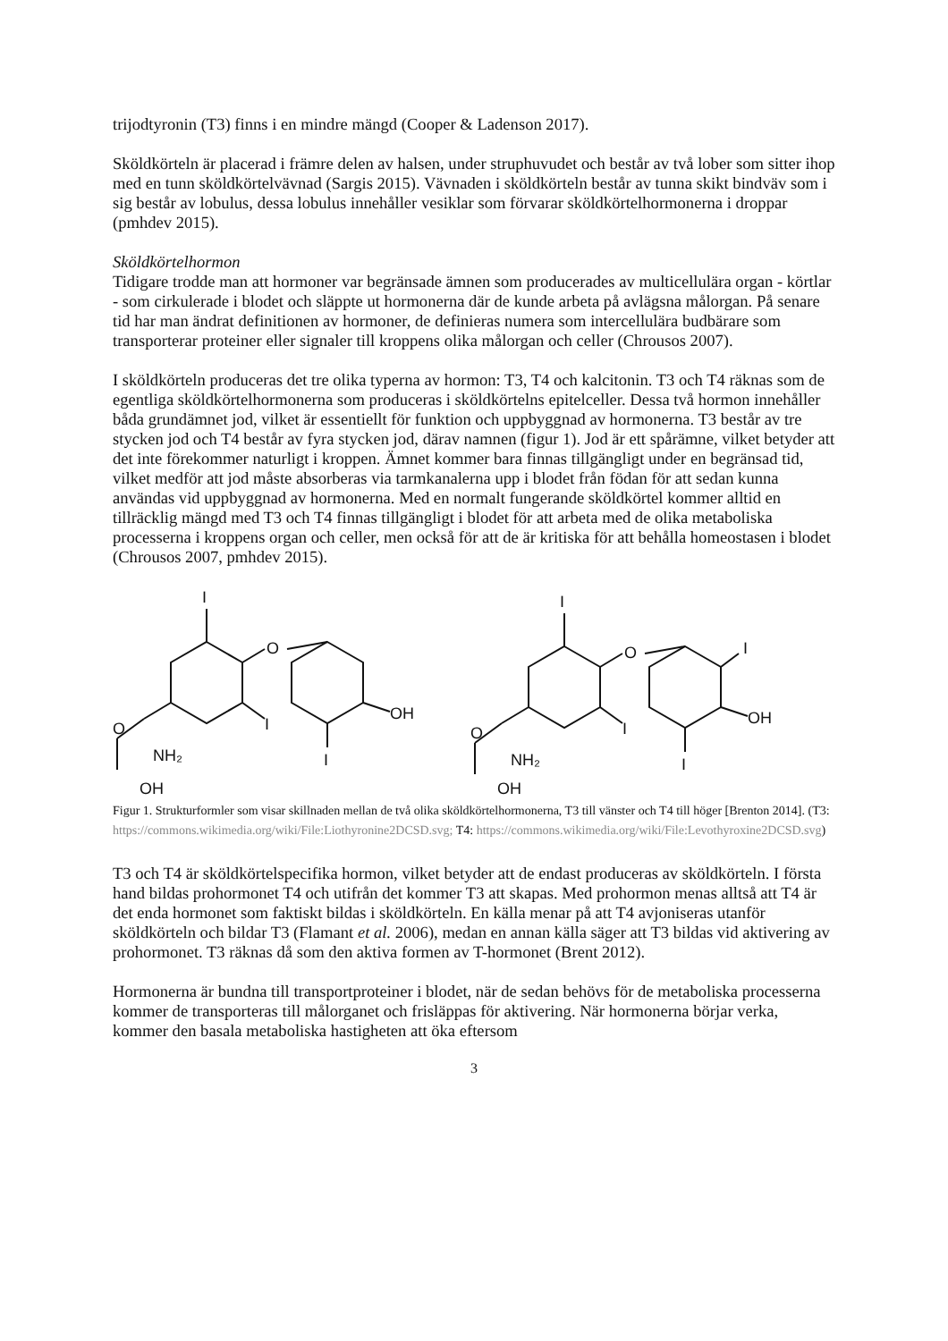trijodtyronin (T3) finns i en mindre mängd (Cooper & Ladenson 2017).
Sköldkörteln är placerad i främre delen av halsen, under struphuvudet och består av två lober som sitter ihop med en tunn sköldkörtelvävnad (Sargis 2015). Vävnaden i sköldkörteln består av tunna skikt bindväv som i sig består av lobulus, dessa lobulus innehåller vesiklar som förvarar sköldkörtelhormonerna i droppar (pmhdev 2015).
Sköldkörtelhormon
Tidigare trodde man att hormoner var begränsade ämnen som producerades av multicellulära organ - körtlar - som cirkulerade i blodet och släppte ut hormonerna där de kunde arbeta på avlägsna målorgan. På senare tid har man ändrat definitionen av hormoner, de definieras numera som intercellulära budbärare som transporterar proteiner eller signaler till kroppens olika målorgan och celler (Chrousos 2007).
I sköldkörteln produceras det tre olika typerna av hormon: T3, T4 och kalcitonin. T3 och T4 räknas som de egentliga sköldkörtelhormonerna som produceras i sköldkörtelns epitelceller. Dessa två hormon innehåller båda grundämnet jod, vilket är essentiellt för funktion och uppbyggnad av hormonerna. T3 består av tre stycken jod och T4 består av fyra stycken jod, därav namnen (figur 1). Jod är ett spårämne, vilket betyder att det inte förekommer naturligt i kroppen. Ämnet kommer bara finnas tillgängligt under en begränsad tid, vilket medför att jod måste absorberas via tarmkanalerna upp i blodet från födan för att sedan kunna användas vid uppbyggnad av hormonerna. Med en normalt fungerande sköldkörtel kommer alltid en tillräcklig mängd med T3 och T4 finnas tillgängligt i blodet för att arbeta med de olika metaboliska processerna i kroppens organ och celler, men också för att de är kritiska för att behålla homeostasen i blodet (Chrousos 2007, pmhdev 2015).
I
O
I
OH
I
O
NH₂
OH
I
O
I
I
OH
I
O
NH₂
OH
Figur 1. Strukturformler som visar skillnaden mellan de två olika sköldkörtelhormonerna, T3 till vänster och T4 till höger [Brenton 2014]. (T3: https://commons.wikimedia.org/wiki/File:Liothyronine2DCSD.svg; T4: https://commons.wikimedia.org/wiki/File:Levothyroxine2DCSD.svg)
T3 och T4 är sköldkörtelspecifika hormon, vilket betyder att de endast produceras av sköldkörteln. I första hand bildas prohormonet T4 och utifrån det kommer T3 att skapas. Med prohormon menas alltså att T4 är det enda hormonet som faktiskt bildas i sköldkörteln. En källa menar på att T4 avjoniseras utanför sköldkörteln och bildar T3 (Flamant et al. 2006), medan en annan källa säger att T3 bildas vid aktivering av prohormonet. T3 räknas då som den aktiva formen av T-hormonet (Brent 2012).
Hormonerna är bundna till transportproteiner i blodet, när de sedan behövs för de metaboliska processerna kommer de transporteras till målorganet och frisläppas för aktivering. När hormonerna börjar verka, kommer den basala metaboliska hastigheten att öka eftersom
3